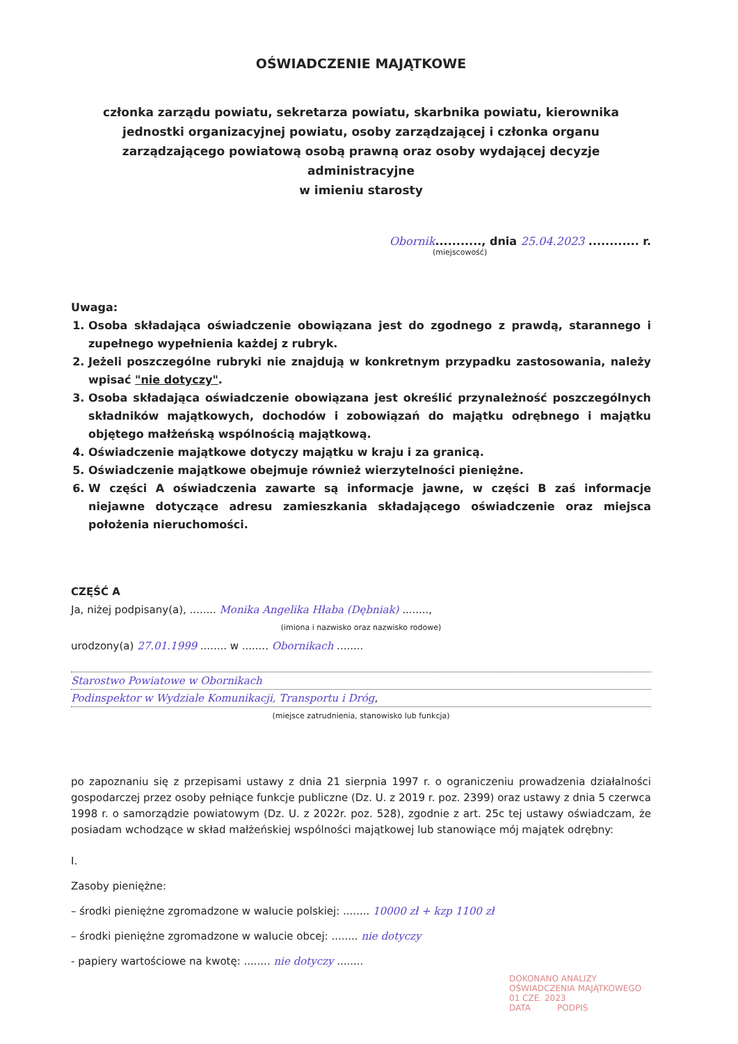OŚWIADCZENIE MAJĄTKOWE
członka zarządu powiatu, sekretarza powiatu, skarbnika powiatu, kierownika jednostki organizacyjnej powiatu, osoby zarządzającej i członka organu zarządzającego powiatową osobą prawną oraz osoby wydającej decyzje administracyjne
w imieniu starosty
Obornik..........., dnia 25.04.2023 ............ r.
(miejscowość)
Uwaga:
1. Osoba składająca oświadczenie obowiązana jest do zgodnego z prawdą, starannego i zupełnego wypełnienia każdej z rubryk.
2. Jeżeli poszczególne rubryki nie znajdują w konkretnym przypadku zastosowania, należy wpisać "nie dotyczy".
3. Osoba składająca oświadczenie obowiązana jest określić przynależność poszczególnych składników majątkowych, dochodów i zobowiązań do majątku odrębnego i majątku objętego małżeńską wspólnością majątkową.
4. Oświadczenie majątkowe dotyczy majątku w kraju i za granicą.
5. Oświadczenie majątkowe obejmuje również wierzytelności pieniężne.
6. W części A oświadczenia zawarte są informacje jawne, w części B zaś informacje niejawne dotyczące adresu zamieszkania składającego oświadczenie oraz miejsca położenia nieruchomości.
CZĘŚĆ A
Ja, niżej podpisany(a), ........ Monika Angelika Hłaba (Dębniak) ........,
(imiona i nazwisko oraz nazwisko rodowe)
urodzony(a) 27.01.1999 ........ w ........ Obornikach ........
Starostwo Powiatowe w Obornikach
Podinspektor w Wydziale Komunikacji, Transportu i Dróg,
(miejsce zatrudnienia, stanowisko lub funkcja)
po zapoznaniu się z przepisami ustawy z dnia 21 sierpnia 1997 r. o ograniczeniu prowadzenia działalności gospodarczej przez osoby pełniące funkcje publiczne (Dz. U. z 2019 r. poz. 2399) oraz ustawy z dnia 5 czerwca 1998 r. o samorządzie powiatowym (Dz. U. z 2022r. poz. 528), zgodnie z art. 25c tej ustawy oświadczam, że posiadam wchodzące w skład małżeńskiej wspólności majątkowej lub stanowiące mój majątek odrębny:
I.
Zasoby pieniężne:
– środki pieniężne zgromadzone w walucie polskiej: ........ 10000 zł + kzp 1100 zł
– środki pieniężne zgromadzone w walucie obcej: ........ nie dotyczy
- papiery wartościowe na kwotę: ........ nie dotyczy ........
DOKONANO ANALIZY OŚWIADCZENIA MAJĄTKOWEGO
01 CZE. 2023
DATA PODPIS